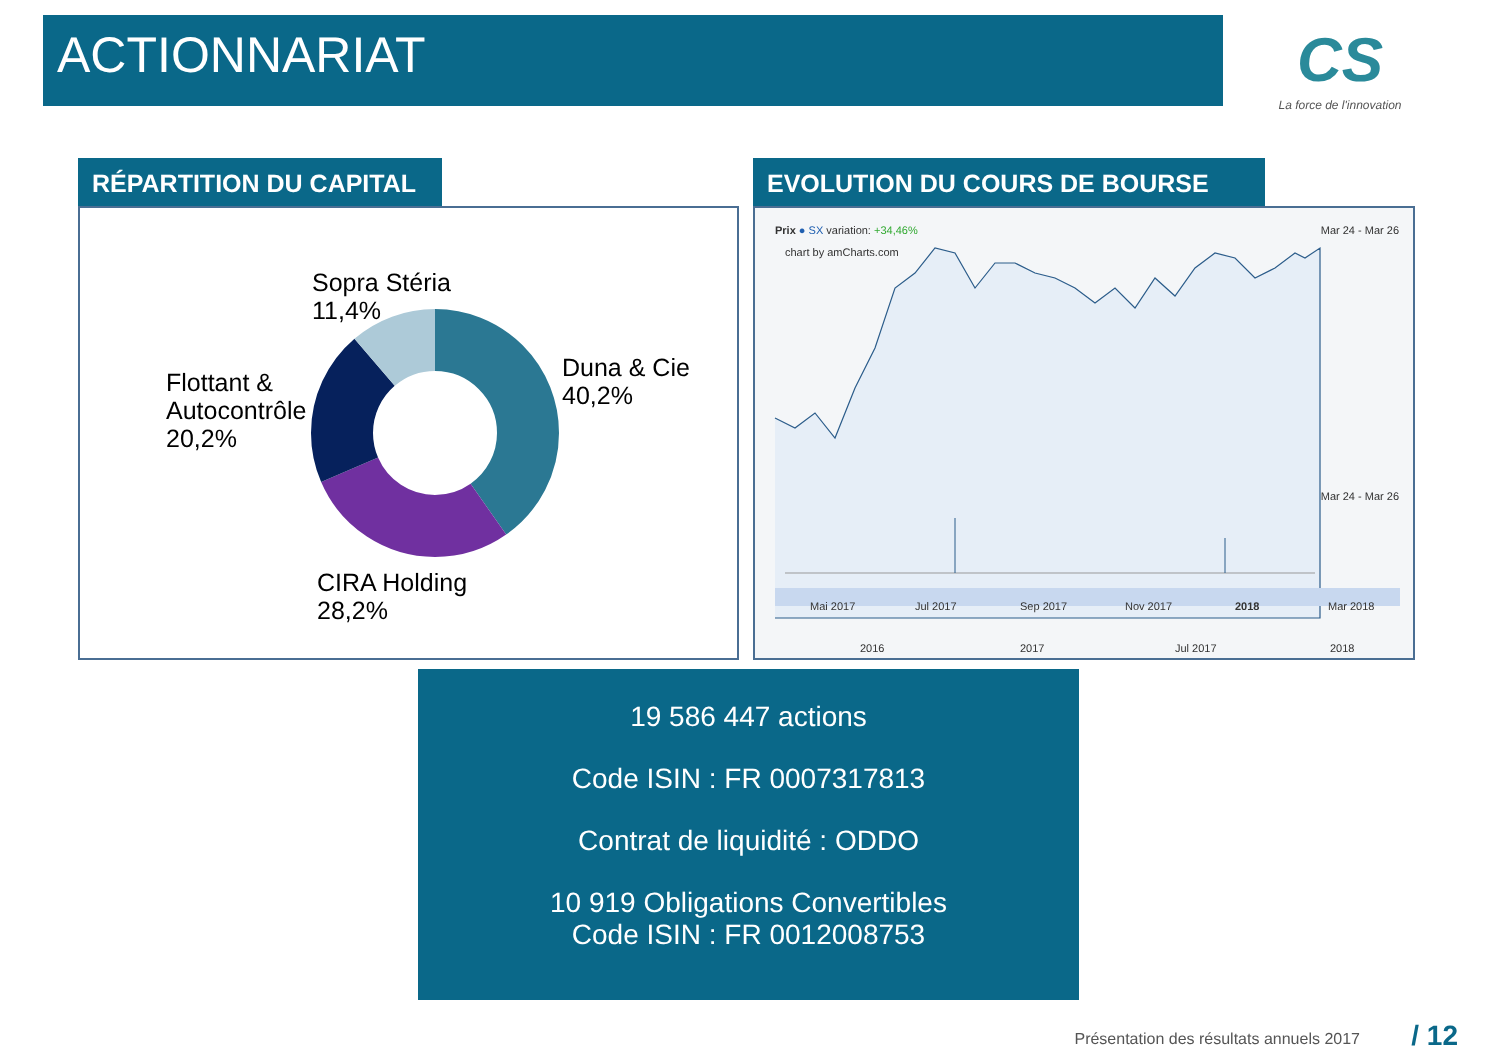ACTIONNARIAT
CS
La force de l'innovation
RÉPARTITION DU CAPITAL
Sopra Stéria
11,4%
Duna & Cie
40,2%
Flottant &
Autocontrôle
20,2%
CIRA Holding
28,2%
EVOLUTION DU COURS DE BOURSE
Prix ● SX variation: +34,46% Mar 24 - Mar 26
chart by amCharts.com
Mar 24 - Mar 26
Mai 2017 Jul 2017 Sep 2017 Nov 2017 2018 Mar 2018
2016 2017 Jul 2017 2018
19 586 447 actions
Code ISIN : FR 0007317813
Contrat de liquidité : ODDO
10 919 Obligations Convertibles
Code ISIN : FR 0012008753
Présentation des résultats annuels 2017
/ 12